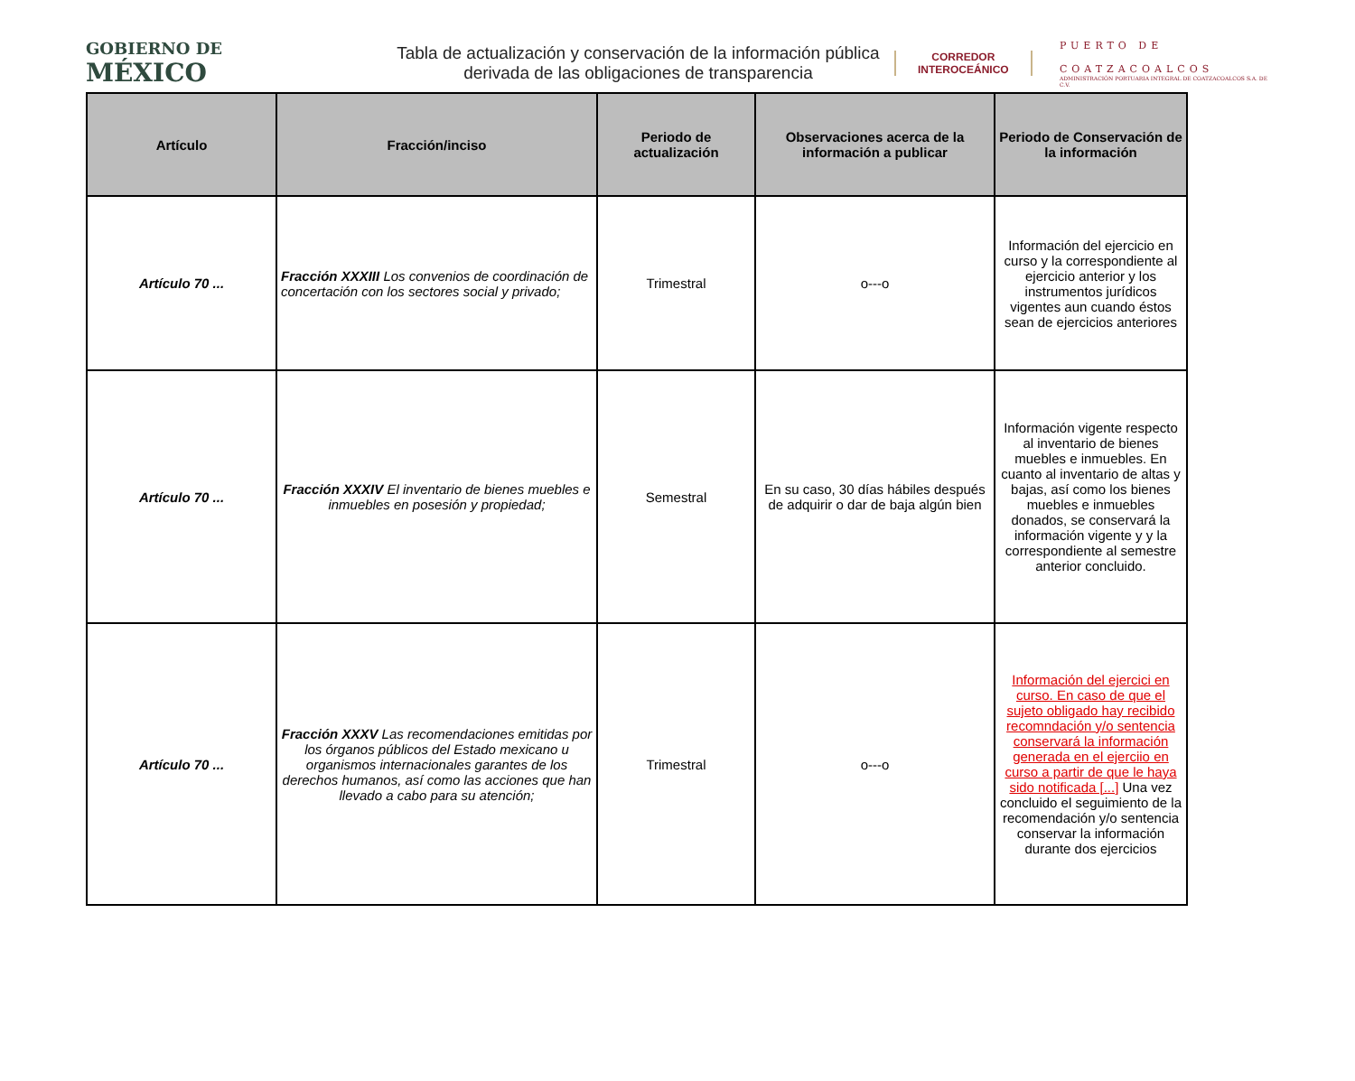GOBIERNO DE
MÉXICO
Tabla de actualización y conservación de la información pública derivada de las obligaciones de transparencia
CORREDOR
INTEROCEÁNICO
PUERTO DE
COATZACOALCOS
ADMINISTRACIÓN PORTUARIA INTEGRAL DE COATZACOALCOS S.A. DE C.V.
| Artículo | Fracción/inciso | Periodo de actualización | Observaciones acerca de la información a publicar | Periodo de Conservación de la información |
| --- | --- | --- | --- | --- |
| Artículo 70 ... | Fracción XXXIII Los convenios de coordinación de concertación con los sectores social y privado; | Trimestral | o---o | Información del ejercicio en curso y la correspondiente al ejercicio anterior y los instrumentos jurídicos vigentes aun cuando éstos sean de ejercicios anteriores |
| Artículo 70 ... | Fracción XXXIV El inventario de bienes muebles e inmuebles en posesión y propiedad; | Semestral | En su caso, 30 días hábiles después de adquirir o dar de baja algún bien | Información vigente respecto al inventario de bienes muebles e inmuebles. En cuanto al inventario de altas y bajas, así como los bienes muebles e inmuebles donados, se conservará la información vigente y y la correspondiente al semestre anterior concluido. |
| Artículo 70 ... | Fracción XXXV Las recomendaciones emitidas por los órganos públicos del Estado mexicano u organismos internacionales garantes de los derechos humanos, así como las acciones que han llevado a cabo para su atención; | Trimestral | o---o | Información del ejercici en curso. En caso de que el sujeto obligado hay recibido recomndación y/o sentencia conservará la información generada en el ejerciio en curso a partir de que le haya sido notificada [...] Una vez concluido el seguimiento de la recomendación y/o sentencia conservar la información durante dos ejercicios |